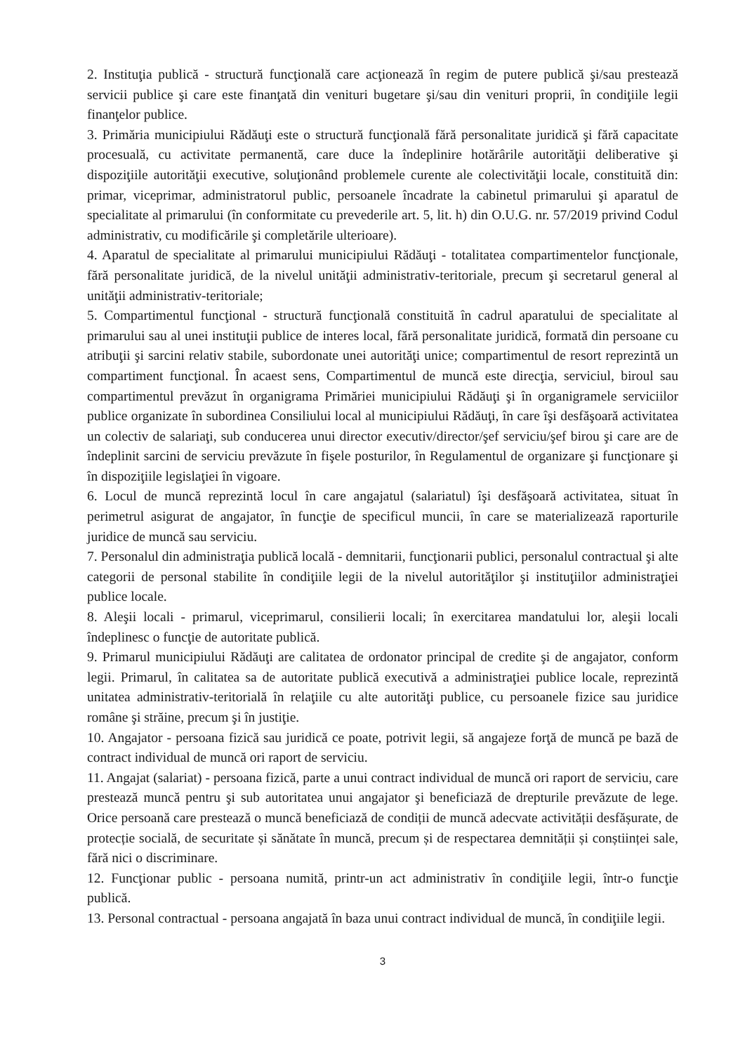2. Instituţia publică - structură funcţională care acţionează în regim de putere publică şi/sau prestează servicii publice şi care este finanţată din venituri bugetare şi/sau din venituri proprii, în condiţiile legii finanţelor publice.
3. Primăria municipiului Rădăuţi este o structură funcţională fără personalitate juridică şi fără capacitate procesuală, cu activitate permanentă, care duce la îndeplinire hotărârile autorităţii deliberative şi dispoziţiile autorităţii executive, soluţionând problemele curente ale colectivităţii locale, constituită din: primar, viceprimar, administratorul public, persoanele încadrate la cabinetul primarului şi aparatul de specialitate al primarului (în conformitate cu prevederile art. 5, lit. h) din O.U.G. nr. 57/2019 privind Codul administrativ, cu modificările şi completările ulterioare).
4. Aparatul de specialitate al primarului municipiului Rădăuţi - totalitatea compartimentelor funcţionale, fără personalitate juridică, de la nivelul unităţii administrativ-teritoriale, precum şi secretarul general al unităţii administrativ-teritoriale;
5. Compartimentul funcţional - structură funcţională constituită în cadrul aparatului de specialitate al primarului sau al unei instituţii publice de interes local, fără personalitate juridică, formată din persoane cu atribuţii şi sarcini relativ stabile, subordonate unei autorităţi unice; compartimentul de resort reprezintă un compartiment funcţional. În acaest sens, Compartimentul de muncă este direcţia, serviciul, biroul sau compartimentul prevăzut în organigrama Primăriei municipiului Rădăuţi şi în organigramele serviciilor publice organizate în subordinea Consiliului local al municipiului Rădăuţi, în care îşi desfăşoară activitatea un colectiv de salariaţi, sub conducerea unui director executiv/director/şef serviciu/şef birou şi care are de îndeplinit sarcini de serviciu prevăzute în fişele posturilor, în Regulamentul de organizare şi funcţionare şi în dispoziţiile legislaţiei în vigoare.
6. Locul de muncă reprezintă locul în care angajatul (salariatul) îşi desfăşoară activitatea, situat în perimetrul asigurat de angajator, în funcţie de specificul muncii, în care se materializează raporturile juridice de muncă sau serviciu.
7. Personalul din administraţia publică locală - demnitarii, funcţionarii publici, personalul contractual şi alte categorii de personal stabilite în condiţiile legii de la nivelul autorităţilor şi instituţiilor administraţiei publice locale.
8. Aleşii locali - primarul, viceprimarul, consilierii locali; în exercitarea mandatului lor, aleşii locali îndeplinesc o funcţie de autoritate publică.
9. Primarul municipiului Rădăuţi are calitatea de ordonator principal de credite şi de angajator, conform legii. Primarul, în calitatea sa de autoritate publică executivă a administraţiei publice locale, reprezintă unitatea administrativ-teritorială în relaţiile cu alte autorităţi publice, cu persoanele fizice sau juridice române şi străine, precum şi în justiţie.
10. Angajator - persoana fizică sau juridică ce poate, potrivit legii, să angajeze forţă de muncă pe bază de contract individual de muncă ori raport de serviciu.
11. Angajat (salariat) - persoana fizică, parte a unui contract individual de muncă ori raport de serviciu, care prestează muncă pentru şi sub autoritatea unui angajator şi beneficiază de drepturile prevăzute de lege. Orice persoană care prestează o muncă beneficiază de condiții de muncă adecvate activității desfășurate, de protecție socială, de securitate și sănătate în muncă, precum și de respectarea demnității și conștiinței sale, fără nici o discriminare.
12. Funcţionar public - persoana numită, printr-un act administrativ în condiţiile legii, într-o funcţie publică.
13. Personal contractual - persoana angajată în baza unui contract individual de muncă, în condiţiile legii.
3